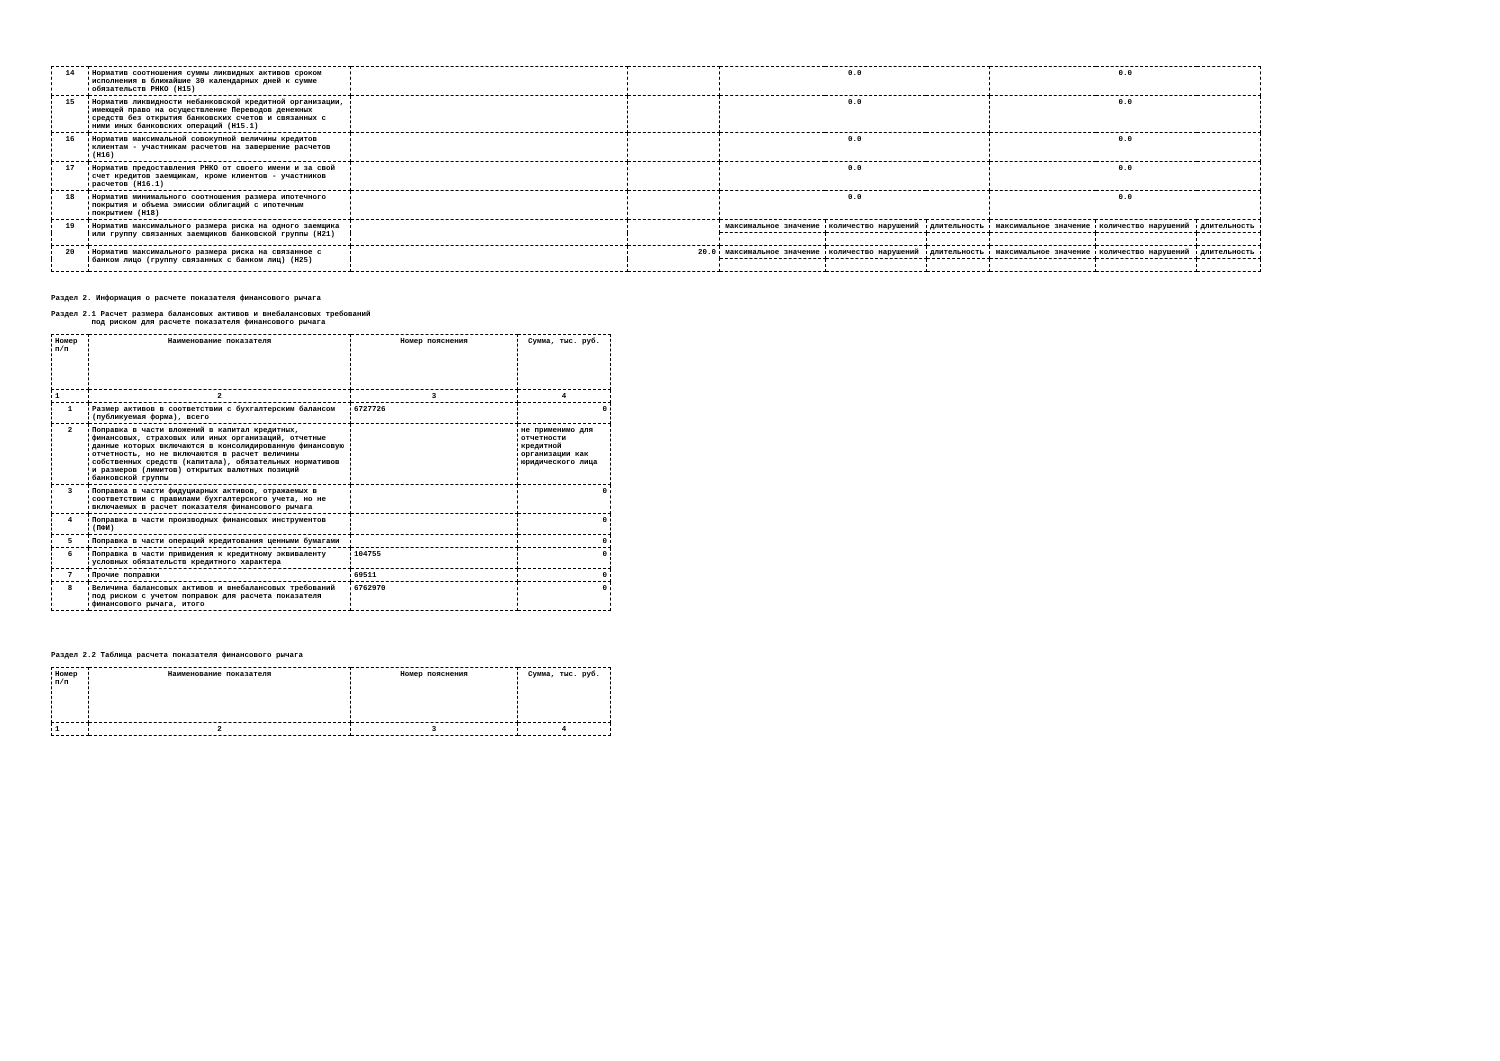| 14 | Норматив соотношения суммы ликвидных активов сроком исполнения в ближайшие 30 календарных дней к сумме обязательств РНКО (Н15) | | | 0.0 | | | 0.0 | | |
| 15 | Норматив ликвидности небанковской кредитной организации, имеющей право на осуществление Переводов денежных средств без открытия банковских счетов и связанных с ними иных банковских операций (Н15.1) | | | 0.0 | | | 0.0 | | |
| 16 | Норматив максимальной совокупной величины кредитов клиентам - участникам расчетов на завершение расчетов (Н16) | | | 0.0 | | | 0.0 | | |
| 17 | Норматив предоставления РНКО от своего имени и за свой счет кредитов заемщикам, кроме клиентов - участников расчетов (Н16.1) | | | 0.0 | | | 0.0 | | |
| 18 | Норматив минимального соотношения размера ипотечного покрытия и объема эмиссии облигаций с ипотечным покрытием (Н18) | | | 0.0 | | | 0.0 | | |
| 19 | Норматив максимального размера риска на одного заемщика или группу связанных заемщиков банковской группы (Н21) | | | максимальное значение | количество нарушений | длительность | максимальное значение | количество нарушений | длительность |
| 20 | Норматив максимального размера риска на связанное с банком лицо (группу связанных с банком лиц) (Н25) | | 20.0 | максимальное значение | количество нарушений | длительность | максимальное значение | количество нарушений | длительность |
Раздел 2. Информация о расчете показателя финансового рычага
Раздел 2.1 Расчет размера балансовых активов и внебалансовых требований
под риском для расчете показателя финансового рычага
| Номер п/п | Наименование показателя | Номер пояснения | Сумма, тыс. руб. |
| --- | --- | --- | --- |
| 1 | 2 | 3 | 4 |
| 1 | Размер активов в соответствии с бухгалтерским балансом (публикуемая форма), всего | 6727726 | 0 |
| 2 | Поправка в части вложений в капитал кредитных, финансовых, страховых или иных организаций, отчетные данные которых включаются в консолидированную финансовую отчетность, но не включаются в расчет величины собственных средств (капитала), обязательных нормативов и размеров (лимитов) открытых валютных позиций банковской группы | | не применимо для отчетности кредитной организации как юридического лица |
| 3 | Поправка в части фидуциарных активов, отражаемых в соответствии с правилами бухгалтерского учета, но не включаемых в расчет показателя финансового рычага | | 0 |
| 4 | Поправка в части производных финансовых инструментов (ПФИ) | | 0 |
| 5 | Поправка в части операций кредитования ценными бумагами | | 0 |
| 6 | Поправка в части привидения к кредитному эквиваленту условных обязательств кредитного характера | 104755 | 0 |
| 7 | Прочие поправки | 69511 | 0 |
| 8 | Величина балансовых активов и внебалансовых требований под риском с учетом поправок для расчета показателя финансового рычага, итого | 6762970 | 0 |
Раздел 2.2 Таблица расчета показателя финансового рычага
| Номер п/п | Наименование показателя | Номер пояснения | Сумма, тыс. руб. |
| --- | --- | --- | --- |
| 1 | 2 | 3 | 4 |